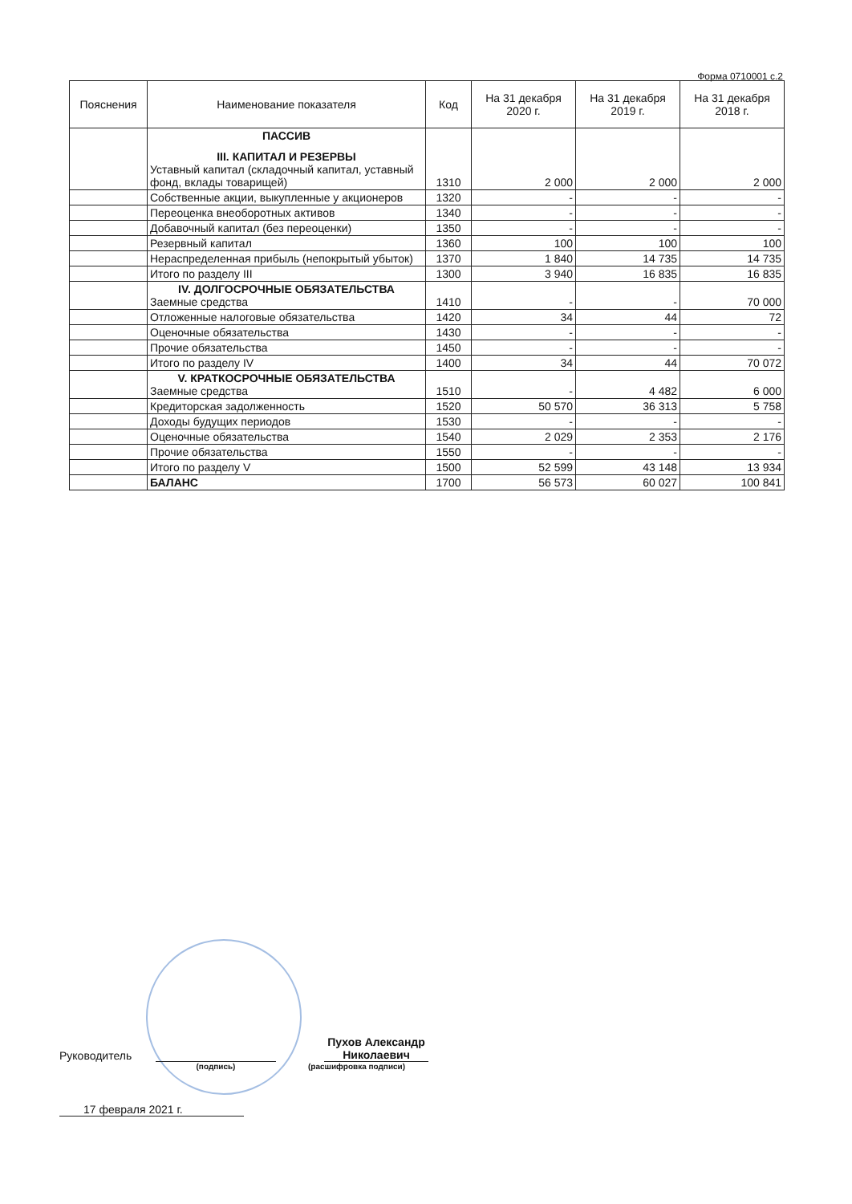Форма 0710001 с.2
| Пояснения | Наименование показателя | Код | На 31 декабря 2020 г. | На 31 декабря 2019 г. | На 31 декабря 2018 г. |
| --- | --- | --- | --- | --- | --- |
| | ПАССИВ III. КАПИТАЛ И РЕЗЕРВЫ Уставный капитал (складочный капитал, уставный фонд, вклады товарищей) | 1310 | 2 000 | 2 000 | 2 000 |
| | Собственные акции, выкупленные у акционеров | 1320 | - | - | - |
| | Переоценка внеоборотных активов | 1340 | - | - | - |
| | Добавочный капитал (без переоценки) | 1350 | - | - | - |
| | Резервный капитал | 1360 | 100 | 100 | 100 |
| | Нераспределенная прибыль (непокрытый убыток) | 1370 | 1 840 | 14 735 | 14 735 |
| | Итого по разделу III | 1300 | 3 940 | 16 835 | 16 835 |
| | IV. ДОЛГОСРОЧНЫЕ ОБЯЗАТЕЛЬСТВА Заемные средства | 1410 | - | - | 70 000 |
| | Отложенные налоговые обязательства | 1420 | 34 | 44 | 72 |
| | Оценочные обязательства | 1430 | - | - | - |
| | Прочие обязательства | 1450 | - | - | - |
| | Итого по разделу IV | 1400 | 34 | 44 | 70 072 |
| | V. КРАТКОСРОЧНЫЕ ОБЯЗАТЕЛЬСТВА Заемные средства | 1510 | - | 4 482 | 6 000 |
| | Кредиторская задолженность | 1520 | 50 570 | 36 313 | 5 758 |
| | Доходы будущих периодов | 1530 | - | - | - |
| | Оценочные обязательства | 1540 | 2 029 | 2 353 | 2 176 |
| | Прочие обязательства | 1550 | - | - | - |
| | Итого по разделу V | 1500 | 52 599 | 43 148 | 13 934 |
| | БАЛАНС | 1700 | 56 573 | 60 027 | 100 841 |
Руководитель Пухов Александр Николаевич
(подпись) (расшифровка подписи)
17 февраля 2021 г.